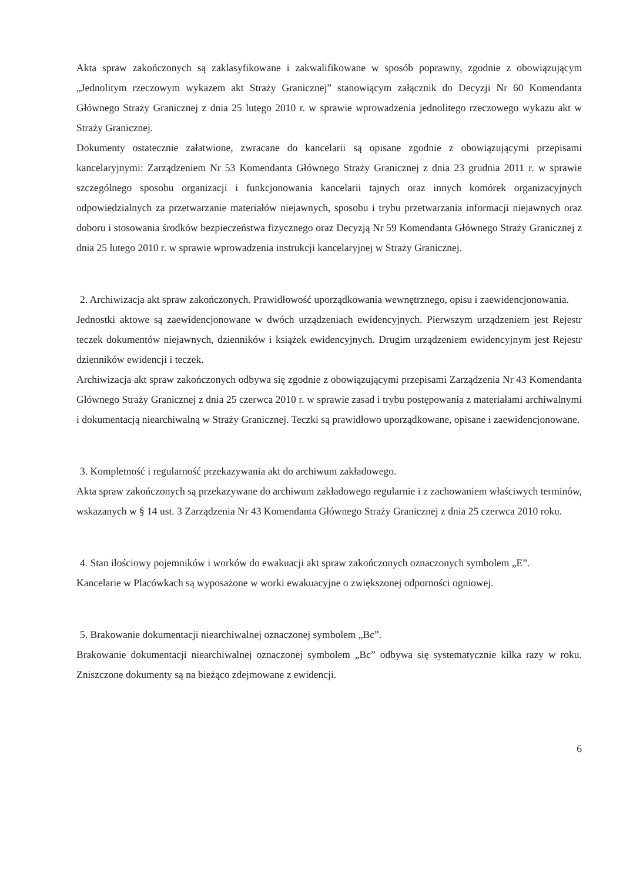Akta spraw zakończonych są zaklasyfikowane i zakwalifikowane w sposób poprawny, zgodnie z obowiązującym „Jednolitym rzeczowym wykazem akt Straży Granicznej” stanowiącym załącznik do Decyzji Nr 60 Komendanta Głównego Straży Granicznej z dnia 25 lutego 2010 r. w sprawie wprowadzenia jednolitego rzeczowego wykazu akt w Straży Granicznej.
Dokumenty ostatecznie załatwione, zwracane do kancelarii są opisane zgodnie z obowiązującymi przepisami kancelaryjnymi: Zarządzeniem Nr 53 Komendanta Głównego Straży Granicznej z dnia 23 grudnia 2011 r. w sprawie szczególnego sposobu organizacji i funkcjonowania kancelarii tajnych oraz innych komórek organizacyjnych odpowiedzialnych za przetwarzanie materiałów niejawnych, sposobu i trybu przetwarzania informacji niejawnych oraz doboru i stosowania środków bezpieczeństwa fizycznego oraz Decyzją Nr 59 Komendanta Głównego Straży Granicznej z dnia 25 lutego 2010 r. w sprawie wprowadzenia instrukcji kancelaryjnej w Straży Granicznej.
2. Archiwizacja akt spraw zakończonych. Prawidłowość uporządkowania wewnętrznego, opisu i zaewidencjonowania.
Jednostki aktowe są zaewidencjonowane w dwóch urządzeniach ewidencyjnych. Pierwszym urządzeniem jest Rejestr teczek dokumentów niejawnych, dzienników i książek ewidencyjnych. Drugim urządzeniem ewidencyjnym jest Rejestr dzienników ewidencji i teczek.
Archiwizacja akt spraw zakończonych odbywa się zgodnie z obowiązującymi przepisami Zarządzenia Nr 43 Komendanta Głównego Straży Granicznej z dnia 25 czerwca 2010 r. w sprawie zasad i trybu postępowania z materiałami archiwalnymi i dokumentacją niearchiwalną w Straży Granicznej. Teczki są prawidłowo uporządkowane, opisane i zaewidencjonowane.
3. Kompletność i regularność przekazywania akt do archiwum zakładowego.
Akta spraw zakończonych są przekazywane do archiwum zakładowego regularnie i z zachowaniem właściwych terminów, wskazanych w § 14 ust. 3 Zarządzenia Nr 43 Komendanta Głównego Straży Granicznej z dnia 25 czerwca 2010 roku.
4. Stan ilościowy pojemników i worków do ewakuacji akt spraw zakończonych oznaczonych symbolem „E”.
Kancelarie w Placówkach są wyposażone w worki ewakuacyjne o zwiększonej odporności ogniowej.
5. Brakowanie dokumentacji niearchiwalnej oznaczonej symbolem „Bc”.
Brakowanie dokumentacji niearchiwalnej oznaczonej symbolem „Bc” odbywa się systematycznie kilka razy w roku. Zniszczone dokumenty są na bieżąco zdejmowane z ewidencji.
6